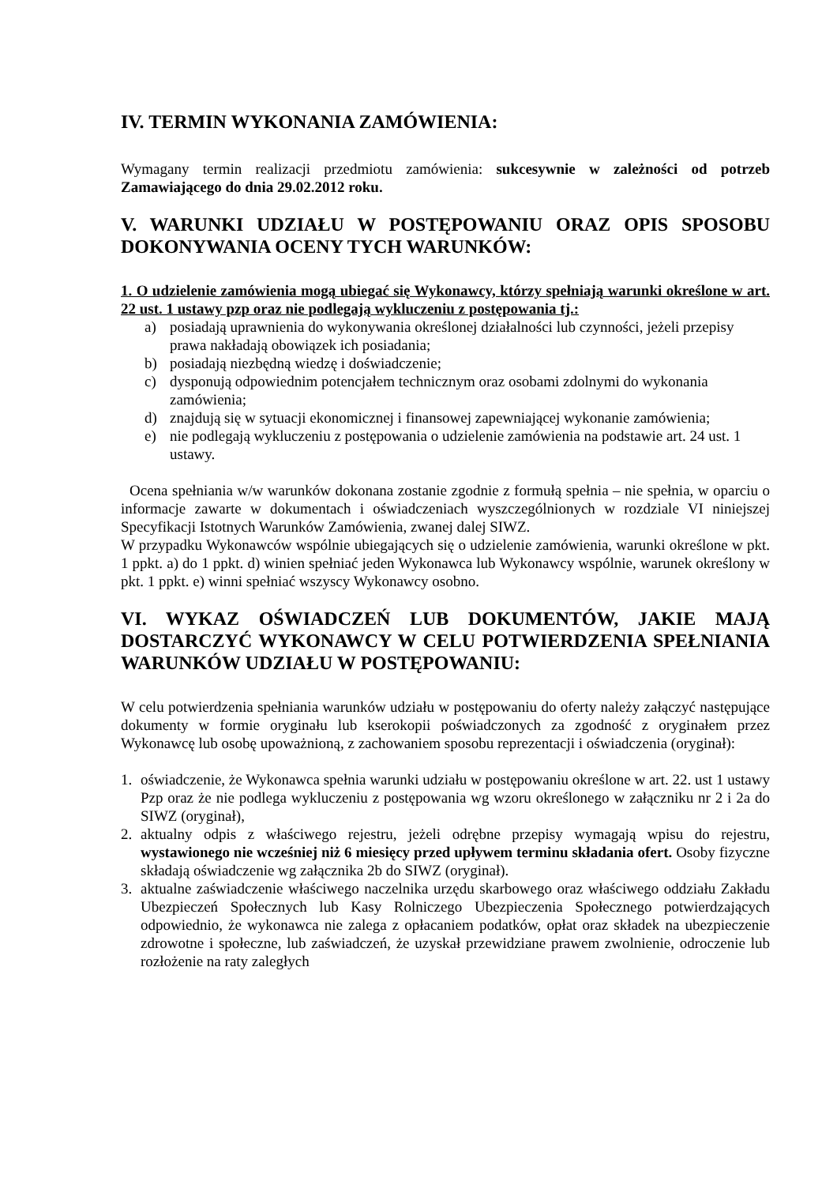IV. TERMIN WYKONANIA ZAMÓWIENIA:
Wymagany termin realizacji przedmiotu zamówienia: sukcesywnie w zależności od potrzeb Zamawiającego do dnia 29.02.2012 roku.
V. WARUNKI UDZIAŁU W POSTĘPOWANIU ORAZ OPIS SPOSOBU DOKONYWANIA OCENY TYCH WARUNKÓW:
1. O udzielenie zamówienia mogą ubiegać się Wykonawcy, którzy spełniają warunki określone w art. 22 ust. 1 ustawy pzp oraz nie podlegają wykluczeniu z postępowania tj.:
a) posiadają uprawnienia do wykonywania określonej działalności lub czynności, jeżeli przepisy prawa nakładają obowiązek ich posiadania;
b) posiadają niezbędną wiedzę i doświadczenie;
c) dysponują odpowiednim potencjałem technicznym oraz osobami zdolnymi do wykonania zamówienia;
d) znajdują się w sytuacji ekonomicznej i finansowej zapewniającej wykonanie zamówienia;
e) nie podlegają wykluczeniu z postępowania o udzielenie zamówienia na podstawie art. 24 ust. 1 ustawy.
Ocena spełniania w/w warunków dokonana zostanie zgodnie z formułą spełnia – nie spełnia, w oparciu o informacje zawarte w dokumentach i oświadczeniach wyszczególnionych w rozdziale VI niniejszej Specyfikacji Istotnych Warunków Zamówienia, zwanej dalej SIWZ.
W przypadku Wykonawców wspólnie ubiegających się o udzielenie zamówienia, warunki określone w pkt. 1 ppkt. a) do 1 ppkt. d) winien spełniać jeden Wykonawca lub Wykonawcy wspólnie, warunek określony w pkt. 1 ppkt. e) winni spełniać wszyscy Wykonawcy osobno.
VI. WYKAZ OŚWIADCZEŃ LUB DOKUMENTÓW, JAKIE MAJĄ DOSTARCZYĆ WYKONAWCY W CELU POTWIERDZENIA SPEŁNIANIA WARUNKÓW UDZIAŁU W POSTĘPOWANIU:
W celu potwierdzenia spełniania warunków udziału w postępowaniu do oferty należy załączyć następujące dokumenty w formie oryginału lub kserokopii poświadczonych za zgodność z oryginałem przez Wykonawcę lub osobę upoważnioną, z zachowaniem sposobu reprezentacji i oświadczenia (oryginał):
1. oświadczenie, że Wykonawca spełnia warunki udziału w postępowaniu określone w art. 22. ust 1 ustawy Pzp oraz że nie podlega wykluczeniu z postępowania wg wzoru określonego w załączniku nr 2 i 2a do SIWZ (oryginał),
2. aktualny odpis z właściwego rejestru, jeżeli odrębne przepisy wymagają wpisu do rejestru, wystawionego nie wcześniej niż 6 miesięcy przed upływem terminu składania ofert. Osoby fizyczne składają oświadczenie wg załącznika 2b do SIWZ (oryginał).
3. aktualne zaświadczenie właściwego naczelnika urzędu skarbowego oraz właściwego oddziału Zakładu Ubezpieczeń Społecznych lub Kasy Rolniczego Ubezpieczenia Społecznego potwierdzających odpowiednio, że wykonawca nie zalega z opłacaniem podatków, opłat oraz składek na ubezpieczenie zdrowotne i społeczne, lub zaświadczeń, że uzyskał przewidziane prawem zwolnienie, odroczenie lub rozłożenie na raty zaległych